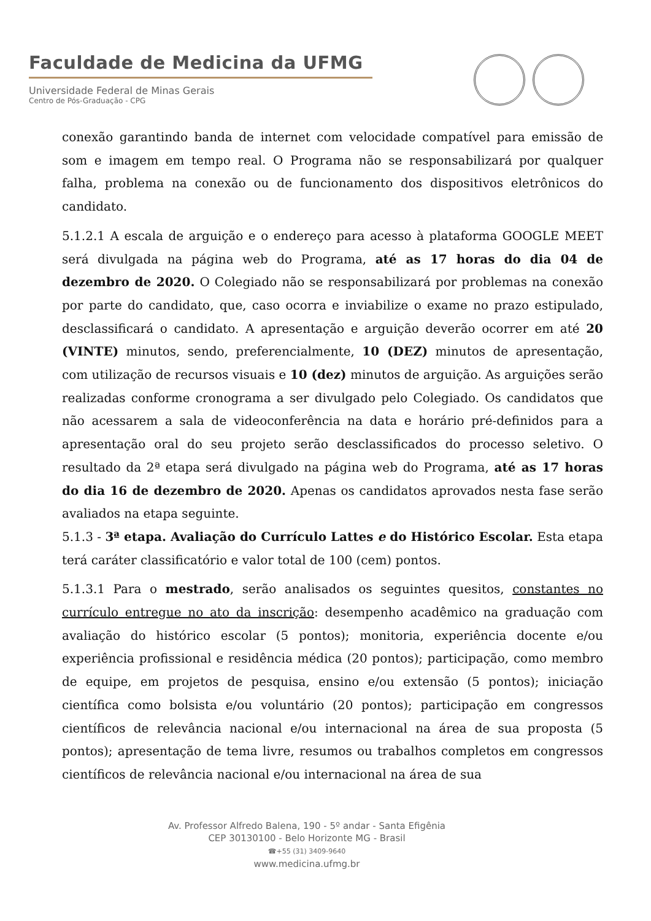Faculdade de Medicina da UFMG
Universidade Federal de Minas Gerais
Centro de Pós-Graduação - CPG
conexão garantindo banda de internet com velocidade compatível para emissão de som e imagem em tempo real. O Programa não se responsabilizará por qualquer falha, problema na conexão ou de funcionamento dos dispositivos eletrônicos do candidato.
5.1.2.1 A escala de arguição e o endereço para acesso à plataforma GOOGLE MEET será divulgada na página web do Programa, até as 17 horas do dia 04 de dezembro de 2020. O Colegiado não se responsabilizará por problemas na conexão por parte do candidato, que, caso ocorra e inviabilize o exame no prazo estipulado, desclassificará o candidato. A apresentação e arguição deverão ocorrer em até 20 (VINTE) minutos, sendo, preferencialmente, 10 (DEZ) minutos de apresentação, com utilização de recursos visuais e 10 (dez) minutos de arguição. As arguições serão realizadas conforme cronograma a ser divulgado pelo Colegiado. Os candidatos que não acessarem a sala de videoconferência na data e horário pré-definidos para a apresentação oral do seu projeto serão desclassificados do processo seletivo. O resultado da 2ª etapa será divulgado na página web do Programa, até as 17 horas do dia 16 de dezembro de 2020. Apenas os candidatos aprovados nesta fase serão avaliados na etapa seguinte.
5.1.3 - 3ª etapa. Avaliação do Currículo Lattes e do Histórico Escolar. Esta etapa terá caráter classificatório e valor total de 100 (cem) pontos.
5.1.3.1 Para o mestrado, serão analisados os seguintes quesitos, constantes no currículo entregue no ato da inscrição: desempenho acadêmico na graduação com avaliação do histórico escolar (5 pontos); monitoria, experiência docente e/ou experiência profissional e residência médica (20 pontos); participação, como membro de equipe, em projetos de pesquisa, ensino e/ou extensão (5 pontos); iniciação científica como bolsista e/ou voluntário (20 pontos); participação em congressos científicos de relevância nacional e/ou internacional na área de sua proposta (5 pontos); apresentação de tema livre, resumos ou trabalhos completos em congressos científicos de relevância nacional e/ou internacional na área de sua
Av. Professor Alfredo Balena, 190 - 5º andar - Santa Efigênia
CEP 30130100 - Belo Horizonte MG - Brasil
☎+55 (31) 3409-9640
www.medicina.ufmg.br